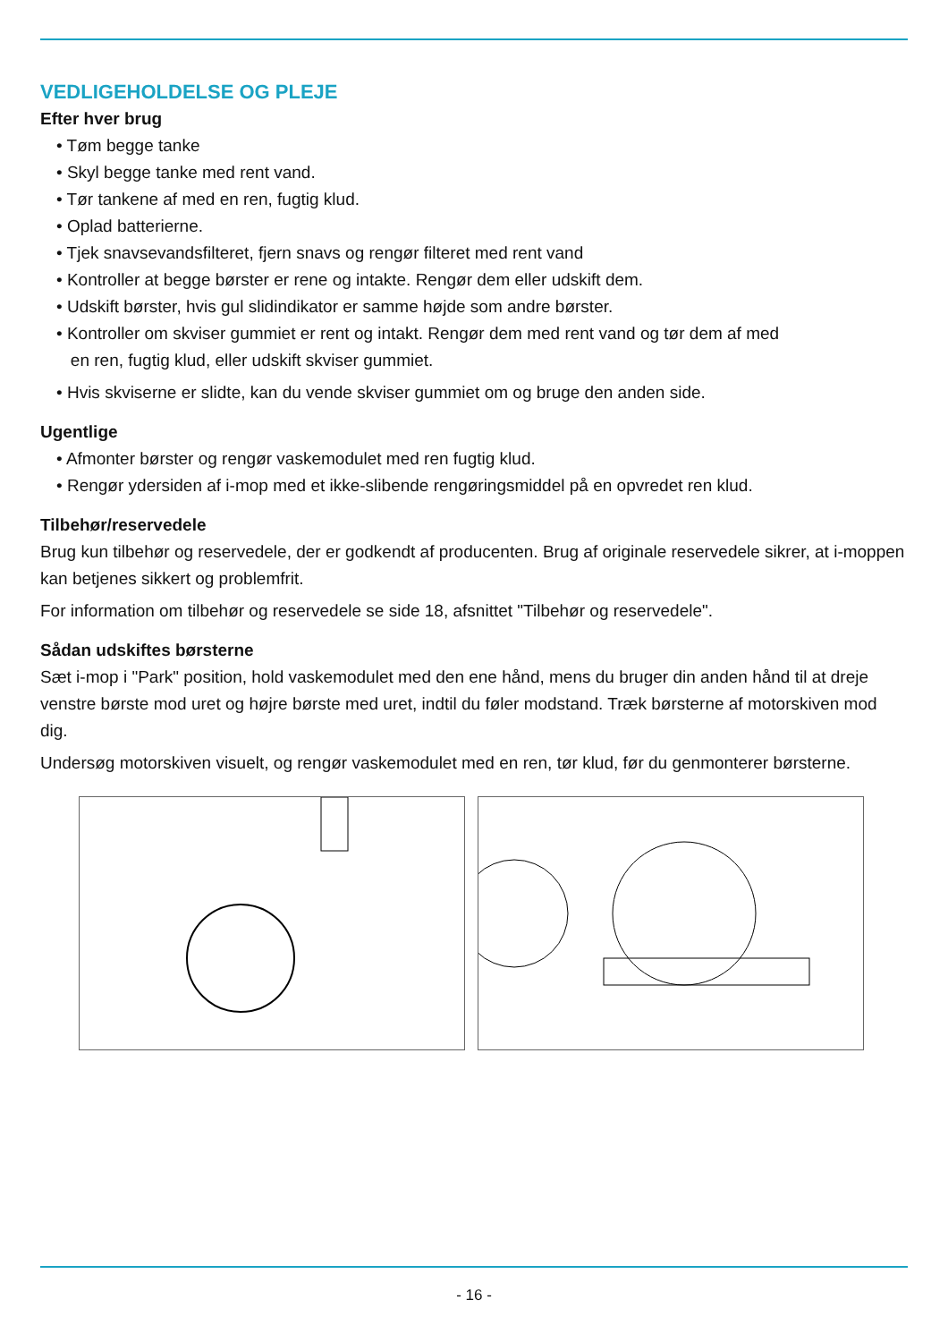VEDLIGEHOLDELSE OG PLEJE
Efter hver brug
• Tøm begge tanke
• Skyl begge tanke med rent vand.
• Tør tankene af med en ren, fugtig klud.
• Oplad batterierne.
• Tjek snavsevandsfilteret, fjern snavs og rengør filteret med rent vand
• Kontroller at begge børster er rene og intakte. Rengør dem eller udskift dem.
• Udskift børster, hvis gul slidindikator er samme højde som andre børster.
• Kontroller om skviser gummiet er rent og intakt. Rengør dem med rent vand og tør dem af med
en ren, fugtig klud, eller udskift skviser gummiet.
• Hvis skviserne er slidte, kan du vende skviser gummiet om og bruge den anden side.
Ugentlige
• Afmonter børster og rengør vaskemodulet med ren fugtig klud.
• Rengør ydersiden af i-mop med et ikke-slibende rengøringsmiddel på en opvredet ren klud.
Tilbehør/reservedele
Brug kun tilbehør og reservedele, der er godkendt af producenten. Brug af originale reservedele sikrer, at i-moppen kan betjenes sikkert og problemfrit.
For information om tilbehør og reservedele se side 18, afsnittet "Tilbehør og reservedele".
Sådan udskiftes børsterne
Sæt i-mop i "Park" position, hold vaskemodulet med den ene hånd, mens du bruger din anden hånd til at dreje venstre børste mod uret og højre børste med uret, indtil du føler modstand. Træk børsterne af motorskiven mod dig.
Undersøg motorskiven visuelt, og rengør vaskemodulet med en ren, tør klud, før du genmonterer børsterne.
- 16 -